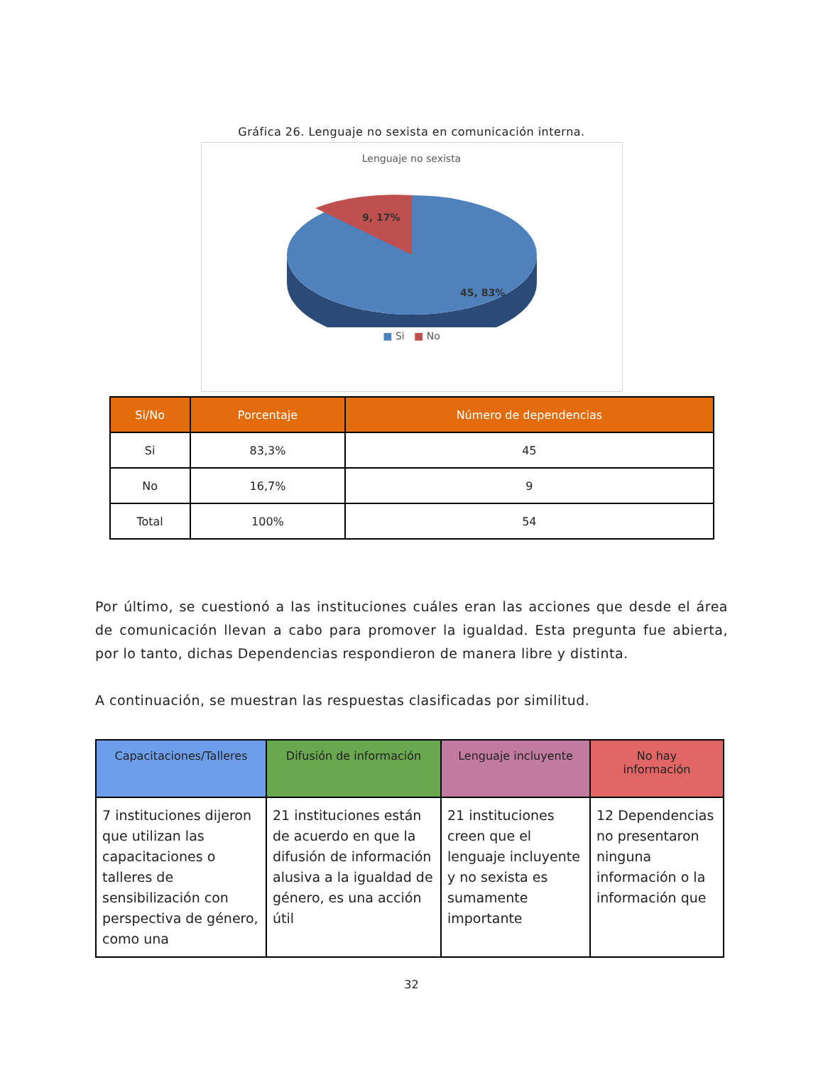Gráfica 26. Lenguaje no sexista en comunicación interna.
Lenguaje no sexista
9, 17%
45, 83%
■ Si ■ No
| Si/No | Porcentaje | Número de dependencias |
| --- | --- | --- |
| Si | 83,3% | 45 |
| No | 16,7% | 9 |
| Total | 100% | 54 |
Por último, se cuestionó a las instituciones cuáles eran las acciones que desde el área de comunicación llevan a cabo para promover la igualdad. Esta pregunta fue abierta, por lo tanto, dichas Dependencias respondieron de manera libre y distinta.
A continuación, se muestran las respuestas clasificadas por similitud.
| Capacitaciones/Talleres | Difusión de información | Lenguaje incluyente | No hay información |
| --- | --- | --- | --- |
| 7 instituciones dijeron que utilizan las capacitaciones o talleres de sensibilización con perspectiva de género, como una | 21 instituciones están de acuerdo en que la difusión de información alusiva a la igualdad de género, es una acción útil | 21 instituciones creen que el lenguaje incluyente y no sexista es sumamente importante | 12 Dependencias no presentaron ninguna información o la información que |
32